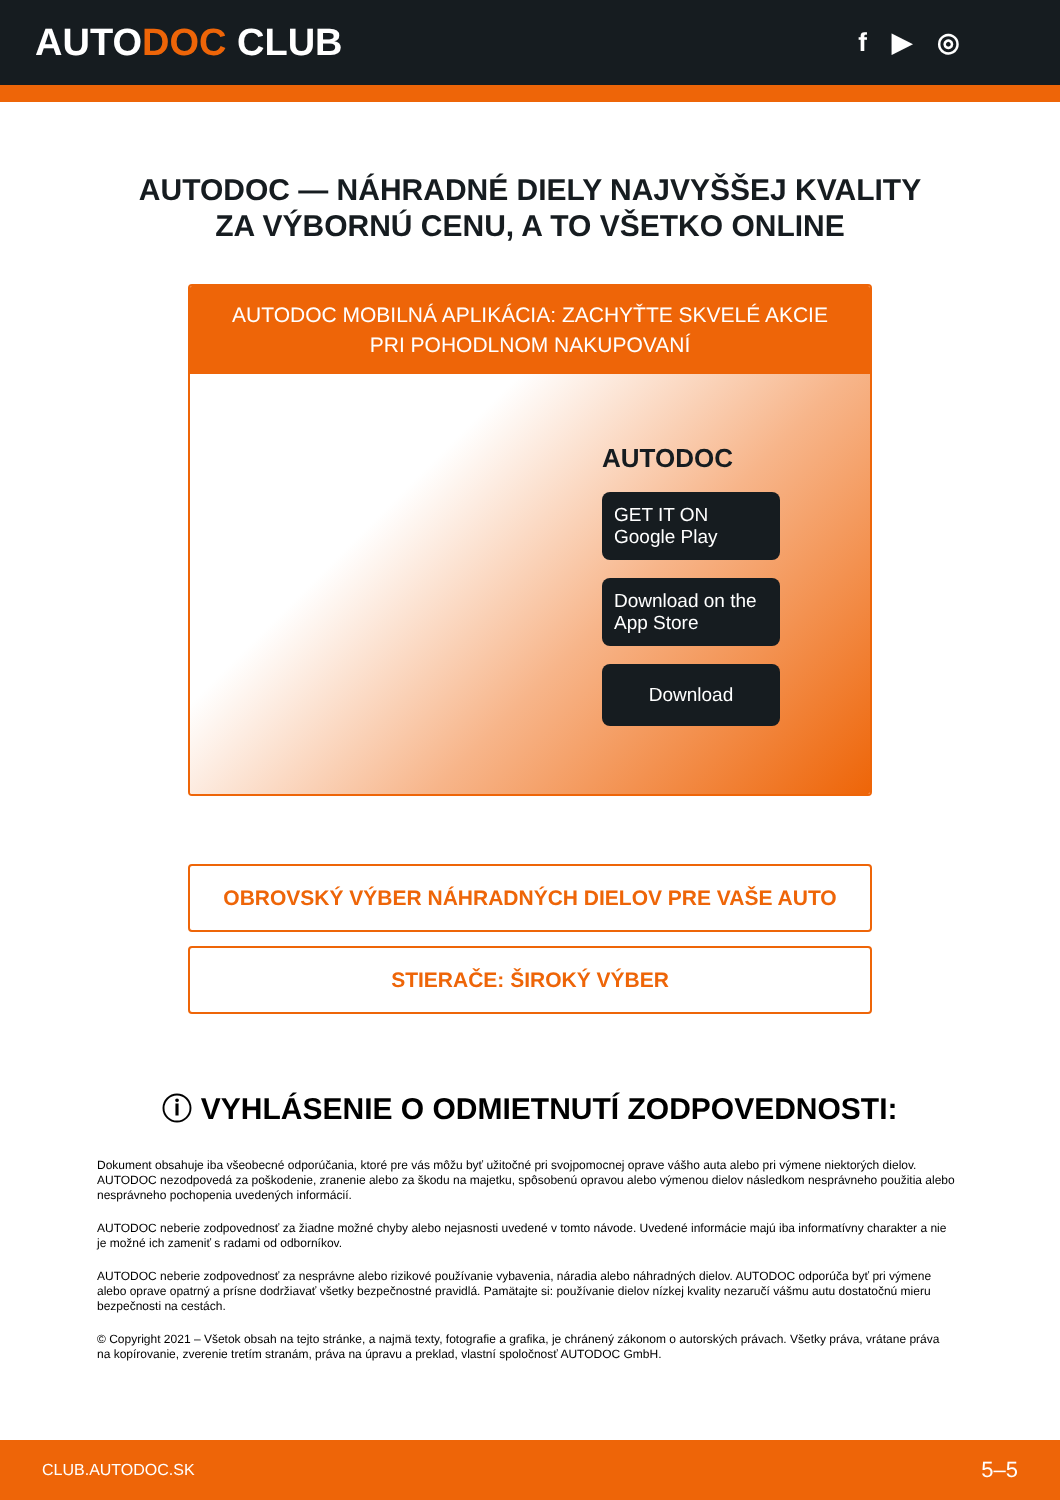AUTODOC CLUB
f ▶ ◎
AUTODOC — NÁHRADNÉ DIELY NAJVYŠŠEJ KVALITY
ZA VÝBORNÚ CENU, A TO VŠETKO ONLINE
AUTODOC MOBILNÁ APLIKÁCIA: ZACHYŤTE SKVELÉ AKCIE PRI POHODLNOM NAKUPOVANÍ
AUTODOC
GET IT ON
Google Play
Download on the
App Store
Download
OBROVSKÝ VÝBER NÁHRADNÝCH DIELOV PRE VAŠE AUTO
STIERAČE: ŠIROKÝ VÝBER
ⓘ VYHLÁSENIE O ODMIETNUTÍ ZODPOVEDNOSTI:
Dokument obsahuje iba všeobecné odporúčania, ktoré pre vás môžu byť užitočné pri svojpomocnej oprave vášho auta alebo pri výmene niektorých dielov. AUTODOC nezodpovedá za poškodenie, zranenie alebo za škodu na majetku, spôsobenú opravou alebo výmenou dielov následkom nesprávneho použitia alebo nesprávneho pochopenia uvedených informácií.
AUTODOC neberie zodpovednosť za žiadne možné chyby alebo nejasnosti uvedené v tomto návode. Uvedené informácie majú iba informatívny charakter a nie je možné ich zameniť s radami od odborníkov.
AUTODOC neberie zodpovednosť za nesprávne alebo rizikové používanie vybavenia, náradia alebo náhradných dielov. AUTODOC odporúča byť pri výmene alebo oprave opatrný a prísne dodržiavať všetky bezpečnostné pravidlá. Pamätajte si: používanie dielov nízkej kvality nezaručí vášmu autu dostatočnú mieru bezpečnosti na cestách.
© Copyright 2021 – Všetok obsah na tejto stránke, a najmä texty, fotografie a grafika, je chránený zákonom o autorských právach. Všetky práva, vrátane práva na kopírovanie, zverenie tretím stranám, práva na úpravu a preklad, vlastní spoločnosť AUTODOC GmbH.
CLUB.AUTODOC.SK 5–5